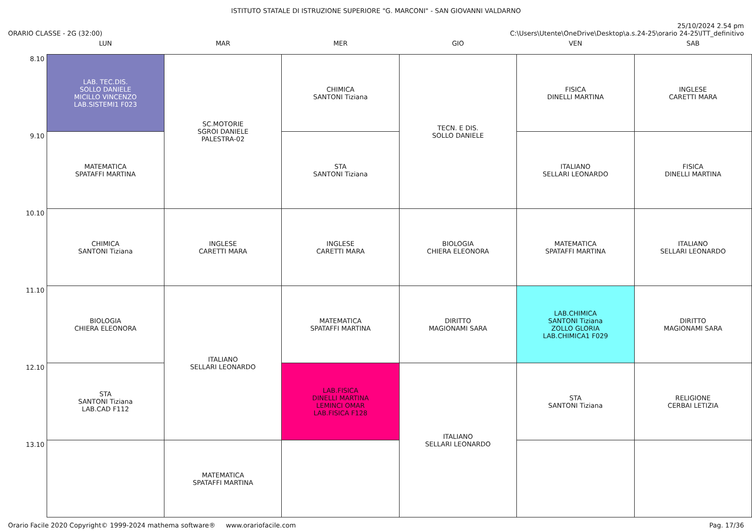ISTITUTO STATALE DI ISTRUZIONE SUPERIORE "G. MARCONI" - SAN GIOVANNI VALDARNO
ORARIO CLASSE - 2G (32:00)
25/10/2024 2.54 pm
C:\Users\Utente\OneDrive\Desktop\a.s.24-25\orario 24-25\ITT_definitivo
| | LUN | MAR | MER | GIO | VEN | SAB |
| --- | --- | --- | --- | --- | --- | --- |
| 8.10 | LAB. TEC.DIS. SOLLO DANIELE MICILLO VINCENZO LAB.SISTEMI1 F023 | SC.MOTORIE SGROI DANIELE PALESTRA-02 | CHIMICA SANTONI Tiziana | TECN. E DIS. SOLLO DANIELE | FISICA DINELLI MARTINA | INGLESE CARETTI MARA |
| 9.10 | MATEMATICA SPATAFFI MARTINA | | STA SANTONI Tiziana | | ITALIANO SELLARI LEONARDO | FISICA DINELLI MARTINA |
| 10.10 | CHIMICA SANTONI Tiziana | INGLESE CARETTI MARA | INGLESE CARETTI MARA | BIOLOGIA CHIERA ELEONORA | MATEMATICA SPATAFFI MARTINA | ITALIANO SELLARI LEONARDO |
| 11.10 | BIOLOGIA CHIERA ELEONORA | ITALIANO SELLARI LEONARDO | MATEMATICA SPATAFFI MARTINA | DIRITTO MAGIONAMI SARA | LAB.CHIMICA SANTONI Tiziana ZOLLO GLORIA LAB.CHIMICA1 F029 | DIRITTO MAGIONAMI SARA |
| 12.10 | STA SANTONI Tiziana LAB.CAD F112 | | LAB.FISICA DINELLI MARTINA LEMINCI OMAR LAB.FISICA F128 | ITALIANO SELLARI LEONARDO | STA SANTONI Tiziana | RELIGIONE CERBAI LETIZIA |
| 13.10 | | MATEMATICA SPATAFFI MARTINA | | | | |
Orario Facile 2020 Copyright© 1999-2024 mathema software® www.orariofacile.com
Pag. 17/36